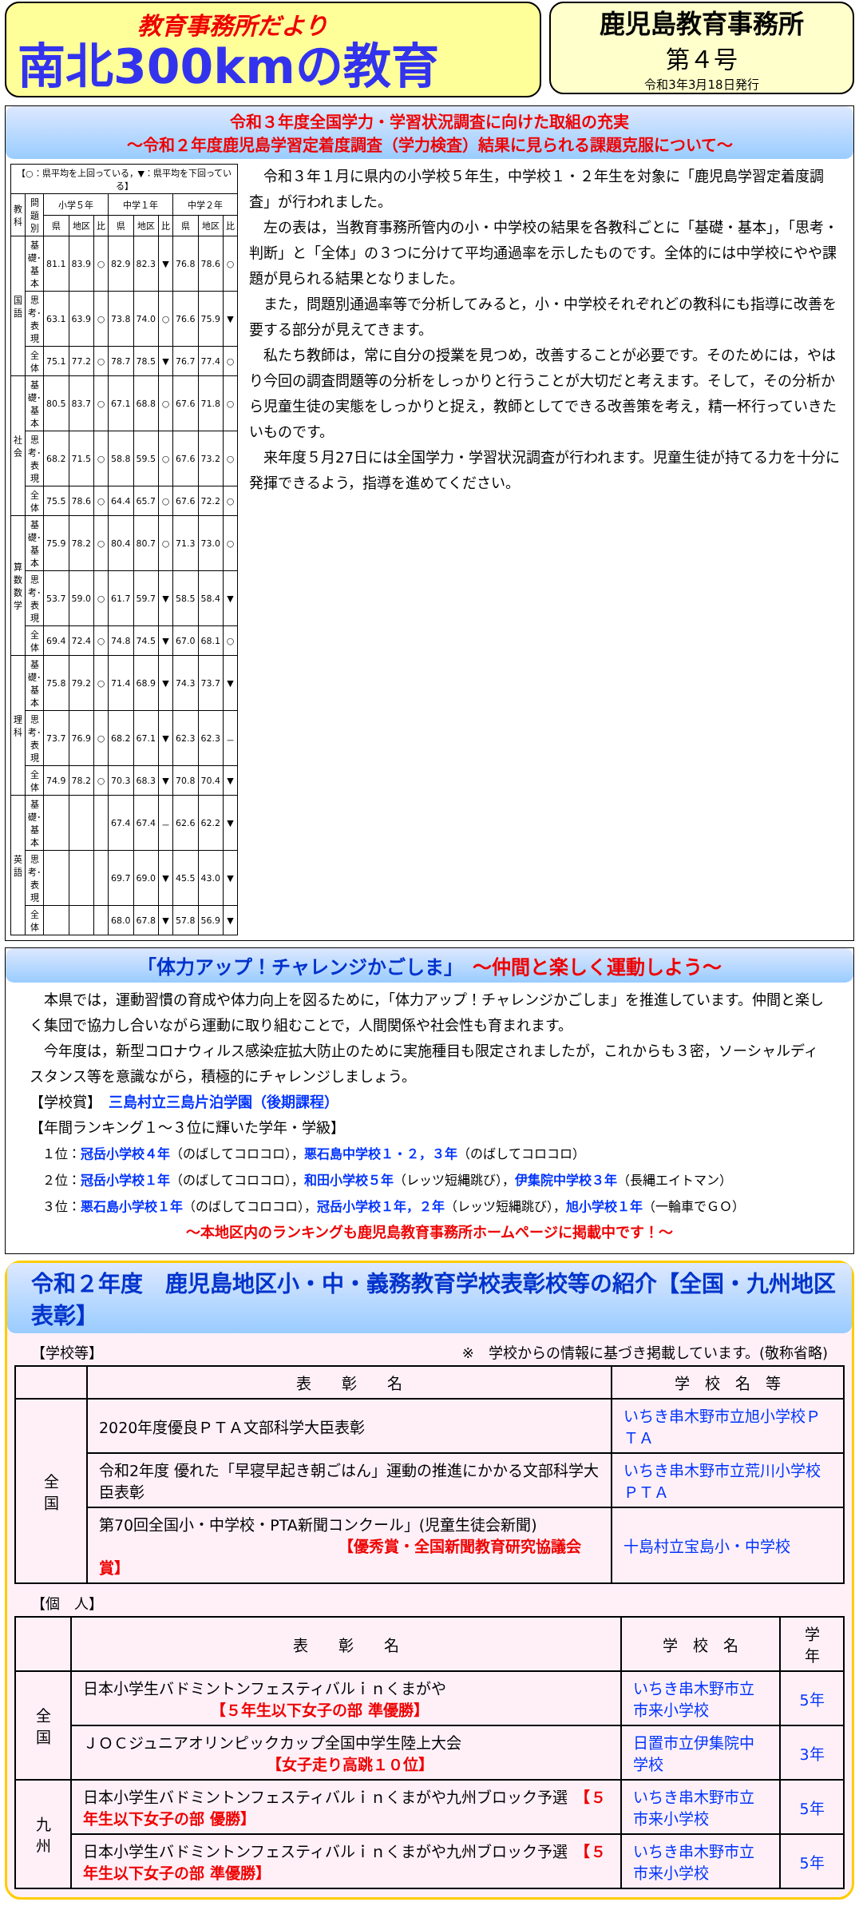教育事務所だより
南北300kmの教育
鹿児島教育事務所
第４号
令和3年3月18日発行
令和３年度全国学力・学習状況調査に向けた取組の充実
～令和２年度鹿児島学習定着度調査（学力検査）結果に見られる課題克服について～
| 【○：県平均を上回っている，▼：県平均を下回っている】 | | | | | | | | | | |
| 教科 | 問題別 | 小学５年 | | | 中学１年 | | | 中学２年 | | |
| | | 県 | 地区 | 比 | 県 | 地区 | 比 | 県 | 地区 | 比 |
| 国語 | 基礎･基本 | 81.1 | 83.9 | ○ | 82.9 | 82.3 | ▼ | 76.8 | 78.6 | ○ |
| | 思考･表現 | 63.1 | 63.9 | ○ | 73.8 | 74.0 | ○ | 76.6 | 75.9 | ▼ |
| | 全 体 | 75.1 | 77.2 | ○ | 78.7 | 78.5 | ▼ | 76.7 | 77.4 | ○ |
| 社会 | 基礎･基本 | 80.5 | 83.7 | ○ | 67.1 | 68.8 | ○ | 67.6 | 71.8 | ○ |
| | 思考･表現 | 68.2 | 71.5 | ○ | 58.8 | 59.5 | ○ | 67.6 | 73.2 | ○ |
| | 全 体 | 75.5 | 78.6 | ○ | 64.4 | 65.7 | ○ | 67.6 | 72.2 | ○ |
| 算数 数学 | 基礎･基本 | 75.9 | 78.2 | ○ | 80.4 | 80.7 | ○ | 71.3 | 73.0 | ○ |
| | 思考･表現 | 53.7 | 59.0 | ○ | 61.7 | 59.7 | ▼ | 58.5 | 58.4 | ▼ |
| | 全 体 | 69.4 | 72.4 | ○ | 74.8 | 74.5 | ▼ | 67.0 | 68.1 | ○ |
| 理科 | 基礎･基本 | 75.8 | 79.2 | ○ | 71.4 | 68.9 | ▼ | 74.3 | 73.7 | ▼ |
| | 思考･表現 | 73.7 | 76.9 | ○ | 68.2 | 67.1 | ▼ | 62.3 | 62.3 | － |
| | 全 体 | 74.9 | 78.2 | ○ | 70.3 | 68.3 | ▼ | 70.8 | 70.4 | ▼ |
| 英語 | 基礎･基本 | | | | 67.4 | 67.4 | － | 62.6 | 62.2 | ▼ |
| | 思考･表現 | | | | 69.7 | 69.0 | ▼ | 45.5 | 43.0 | ▼ |
| | 全 体 | | | | 68.0 | 67.8 | ▼ | 57.8 | 56.9 | ▼ |
　令和３年１月に県内の小学校５年生，中学校１・２年生を対象に「鹿児島学習定着度調査」が行われました。
　左の表は，当教育事務所管内の小・中学校の結果を各教科ごとに「基礎・基本」，「思考・判断」と「全体」の３つに分けて平均通過率を示したものです。全体的には中学校にやや課題が見られる結果となりました。
　また，問題別通過率等で分析してみると，小・中学校それぞれどの教科にも指導に改善を要する部分が見えてきます。
　私たち教師は，常に自分の授業を見つめ，改善することが必要です。そのためには，やはり今回の調査問題等の分析をしっかりと行うことが大切だと考えます。そして，その分析から児童生徒の実態をしっかりと捉え，教師としてできる改善策を考え，精一杯行っていきたいものです。
　来年度５月27日には全国学力・学習状況調査が行われます。児童生徒が持てる力を十分に発揮できるよう，指導を進めてください。
「体力アップ！チャレンジかごしま」　～仲間と楽しく運動しよう～
　本県では，運動習慣の育成や体力向上を図るために，「体力アップ！チャレンジかごしま」を推進しています。仲間と楽しく集団で協力し合いながら運動に取り組むことで，人間関係や社会性も育まれます。
　今年度は，新型コロナウィルス感染症拡大防止のために実施種目も限定されましたが，これからも３密，ソーシャルディスタンス等を意識ながら，積極的にチャレンジしましょう。
【学校賞】　三島村立三島片泊学園（後期課程）
【年間ランキング１～３位に輝いた学年・学級】
　１位：冠岳小学校４年（のばしてコロコロ），悪石島中学校１・２，３年（のばしてコロコロ）
　２位：冠岳小学校１年（のばしてコロコロ），和田小学校５年（レッツ短縄跳び），伊集院中学校３年（長縄エイトマン）
　３位：悪石島小学校１年（のばしてコロコロ），冠岳小学校１年，２年（レッツ短縄跳び），旭小学校１年（一輪車でＧＯ）
～本地区内のランキングも鹿児島教育事務所ホームページに掲載中です！～
令和２年度　鹿児島地区小・中・義務教育学校表彰校等の紹介【全国・九州地区表彰】
【学校等】 ※　学校からの情報に基づき掲載しています。(敬称省略)
| | 表 彰 名 | 学 校 名 等 |
| --- | --- | --- |
| 全 国 | 2020年度優良ＰＴＡ文部科学大臣表彰 | いちき串木野市立旭小学校ＰＴＡ |
| | 令和2年度 優れた「早寝早起き朝ごはん」運動の推進にかかる文部科学大臣表彰 | いちき串木野市立荒川小学校ＰＴＡ |
| | 第70回全国小・中学校・PTA新聞コンクール」(児童生徒会新聞) 【優秀賞・全国新聞教育研究協議会賞】 | 十島村立宝島小・中学校 |
【個　人】
| | 表 彰 名 | 学 校 名 | 学 年 |
| --- | --- | --- | --- |
| 全 国 | 日本小学生バドミントンフェスティバルｉｎくまがや 【５年生以下女子の部 準優勝】 | いちき串木野市立市来小学校 | 5年 |
| | ＪＯＣジュニアオリンピックカップ全国中学生陸上大会 【女子走り高跳１０位】 | 日置市立伊集院中学校 | 3年 |
| 九 州 | 日本小学生バドミントンフェスティバルｉｎくまがや九州ブロック予選 【５年生以下女子の部 優勝】 | いちき串木野市立市来小学校 | 5年 |
| | 日本小学生バドミントンフェスティバルｉｎくまがや九州ブロック予選 【５年生以下女子の部 準優勝】 | いちき串木野市立市来小学校 | 5年 |